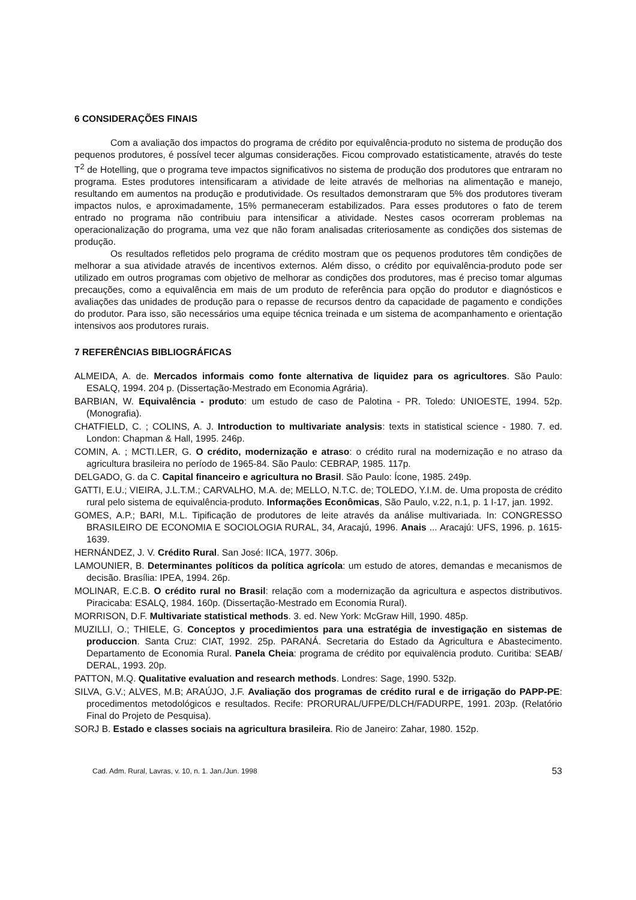6 CONSIDERAÇÕES FINAIS
Com a avaliação dos impactos do programa de crédito por equivalência-produto no sistema de produção dos pequenos produtores, é possível tecer algumas considerações. Ficou comprovado estatisticamente, através do teste T<sup>2</sup> de Hotelling, que o programa teve impactos significativos no sistema de produção dos produtores que entraram no programa. Estes produtores intensificaram a atividade de leite através de melhorias na alimentação e manejo, resultando em aumentos na produção e produtividade. Os resultados demonstraram que 5% dos produtores tiveram impactos nulos, e aproximadamente, 15% permaneceram estabilizados. Para esses produtores o fato de terem entrado no programa não contribuiu para intensificar a atividade. Nestes casos ocorreram problemas na operacionalização do programa, uma vez que não foram analisadas criteriosamente as condições dos sistemas de produção.
Os resultados refletidos pelo programa de crédito mostram que os pequenos produtores têm condições de melhorar a sua atividade através de incentivos externos. Além disso, o crédito por equivalência-produto pode ser utilizado em outros programas com objetivo de melhorar as condições dos produtores, mas é preciso tomar algumas precauções, como a equivalência em mais de um produto de referência para opção do produtor e diagnósticos e avaliações das unidades de produção para o repasse de recursos dentro da capacidade de pagamento e condições do produtor. Para isso, são necessários uma equipe técnica treinada e um sistema de acompanhamento e orientação intensivos aos produtores rurais.
7 REFERÊNCIAS BIBLIOGRÁFICAS
ALMEIDA, A. de. Mercados informais como fonte alternativa de liquidez para os agricultores. São Paulo: ESALQ, 1994. 204 p. (Dissertação-Mestrado em Economia Agrária).
BARBIAN, W. Equivalência - produto: um estudo de caso de Palotina - PR. Toledo: UNIOESTE, 1994. 52p. (Monografia).
CHATFIELD, C. ; COLINS, A. J. Introduction to multivariate analysis: texts in statistical science - 1980. 7. ed. London: Chapman & Hall, 1995. 246p.
COMIN, A. ; MCTI.LER, G. O crédito, modernização e atraso: o crédito rural na modernização e no atraso da agricultura brasileira no período de 1965-84. São Paulo: CEBRAP, 1985. 117p.
DELGADO, G. da C. Capital financeiro e agricultura no Brasil. São Paulo: Ícone, 1985. 249p.
GATTI, E.U.; VIEIRA, J.L.T.M.; CARVALHO, M.A. de; MELLO, N.T.C. de; TOLEDO, Y.I.M. de. Uma proposta de crédito rural pelo sistema de equivalência-produto. Informações Econômicas, São Paulo, v.22, n.1, p. 1 I-17, jan. 1992.
GOMES, A.P.; BARI, M.L. Tipificação de produtores de leite através da análise multivariada. In: CONGRESSO BRASILEIRO DE ECONOMIA E SOCIOLOGIA RURAL, 34, Aracajú, 1996. Anais ... Aracajú: UFS, 1996. p. 1615-1639.
HERNÁNDEZ, J. V. Crédito Rural. San José: IICA, 1977. 306p.
LAMOUNIER, B. Determinantes políticos da política agrícola: um estudo de atores, demandas e mecanismos de decisão. Brasília: IPEA, 1994. 26p.
MOLINAR, E.C.B. O crédito rural no Brasil: relação com a modernização da agricultura e aspectos distributivos. Piracicaba: ESALQ, 1984. 160p. (Dissertação-Mestrado em Economia Rural).
MORRISON, D.F. Multivariate statistical methods. 3. ed. New York: McGraw Hill, 1990. 485p.
MUZILLI, O.; THIELE, G. Conceptos y procedimientos para una estratégia de investigação en sistemas de produccion. Santa Cruz: CIAT, 1992. 25p. PARANÁ. Secretaria do Estado da Agricultura e Abastecimento. Departamento de Economia Rural. Panela Cheia: programa de crédito por equivalëncia produto. Curitiba: SEAB/ DERAL, 1993. 20p.
PATTON, M.Q. Qualitative evaluation and research methods. Londres: Sage, 1990. 532p.
SILVA, G.V.; ALVES, M.B; ARAÚJO, J.F. Avaliação dos programas de crédito rural e de irrigação do PAPP-PE: procedimentos metodológicos e resultados. Recife: PRORURAL/UFPE/DLCH/FADURPE, 1991. 203p. (Relatório Final do Projeto de Pesquisa).
SORJ B. Estado e classes sociais na agricultura brasileira. Rio de Janeiro: Zahar, 1980. 152p.
Cad. Adm. Rural, Lavras, v. 10, n. 1. Jan./Jun. 1998 53